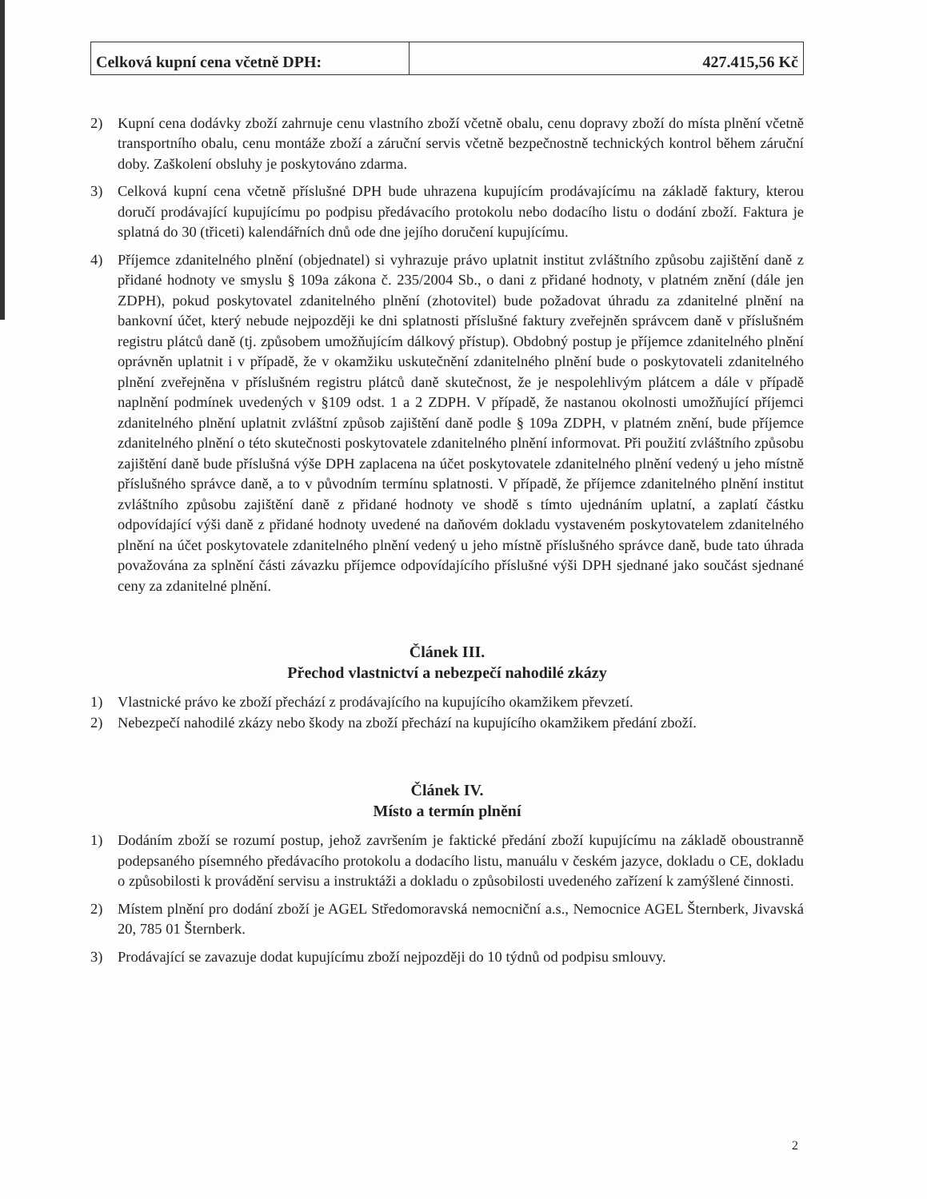| Celková kupní cena včetně DPH: | 427.415,56 Kč |
2) Kupní cena dodávky zboží zahrnuje cenu vlastního zboží včetně obalu, cenu dopravy zboží do místa plnění včetně transportního obalu, cenu montáže zboží a záruční servis včetně bezpečnostně technických kontrol během záruční doby. Zaškolení obsluhy je poskytováno zdarma.
3) Celková kupní cena včetně příslušné DPH bude uhrazena kupujícím prodávajícímu na základě faktury, kterou doručí prodávající kupujícímu po podpisu předávacího protokolu nebo dodacího listu o dodání zboží. Faktura je splatná do 30 (třiceti) kalendářních dnů ode dne jejího doručení kupujícímu.
4) Příjemce zdanitelného plnění (objednatel) si vyhrazuje právo uplatnit institut zvláštního způsobu zajištění daně z přidané hodnoty ve smyslu § 109a zákona č. 235/2004 Sb., o dani z přidané hodnoty, v platném znění (dále jen ZDPH), pokud poskytovatel zdanitelného plnění (zhotovitel) bude požadovat úhradu za zdanitelné plnění na bankovní účet, který nebude nejpozději ke dni splatnosti příslušné faktury zveřejněn správcem daně v příslušném registru plátců daně (tj. způsobem umožňujícím dálkový přístup). Obdobný postup je příjemce zdanitelného plnění oprávněn uplatnit i v případě, že v okamžiku uskutečnění zdanitelného plnění bude o poskytovateli zdanitelného plnění zveřejněna v příslušném registru plátců daně skutečnost, že je nespolehlivým plátcem a dále v případě naplnění podmínek uvedených v §109 odst. 1 a 2 ZDPH. V případě, že nastanou okolnosti umožňující příjemci zdanitelného plnění uplatnit zvláštní způsob zajištění daně podle § 109a ZDPH, v platném znění, bude příjemce zdanitelného plnění o této skutečnosti poskytovatele zdanitelného plnění informovat. Při použití zvláštního způsobu zajištění daně bude příslušná výše DPH zaplacena na účet poskytovatele zdanitelného plnění vedený u jeho místně příslušného správce daně, a to v původním termínu splatnosti. V případě, že příjemce zdanitelného plnění institut zvláštního způsobu zajištění daně z přidané hodnoty ve shodě s tímto ujednáním uplatní, a zaplatí částku odpovídající výši daně z přidané hodnoty uvedené na daňovém dokladu vystaveném poskytovatelem zdanitelného plnění na účet poskytovatele zdanitelného plnění vedený u jeho místně příslušného správce daně, bude tato úhrada považována za splnění části závazku příjemce odpovídajícího příslušné výši DPH sjednané jako součást sjednané ceny za zdanitelné plnění.
Článek III.
Přechod vlastnictví a nebezpečí nahodilé zkázy
1) Vlastnické právo ke zboží přechází z prodávajícího na kupujícího okamžikem převzetí.
2) Nebezpečí nahodilé zkázy nebo škody na zboží přechází na kupujícího okamžikem předání zboží.
Článek IV.
Místo a termín plnění
1) Dodáním zboží se rozumí postup, jehož završením je faktické předání zboží kupujícímu na základě oboustranně podepsaného písemného předávacího protokolu a dodacího listu, manuálu v českém jazyce, dokladu o CE, dokladu o způsobilosti k provádění servisu a instruktáži a dokladu o způsobilosti uvedeného zařízení k zamýšlené činnosti.
2) Místem plnění pro dodání zboží je AGEL Středomoravská nemocniční a.s., Nemocnice AGEL Šternberk, Jivavská 20, 785 01 Šternberk.
3) Prodávající se zavazuje dodat kupujícímu zboží nejpozději do 10 týdnů od podpisu smlouvy.
2